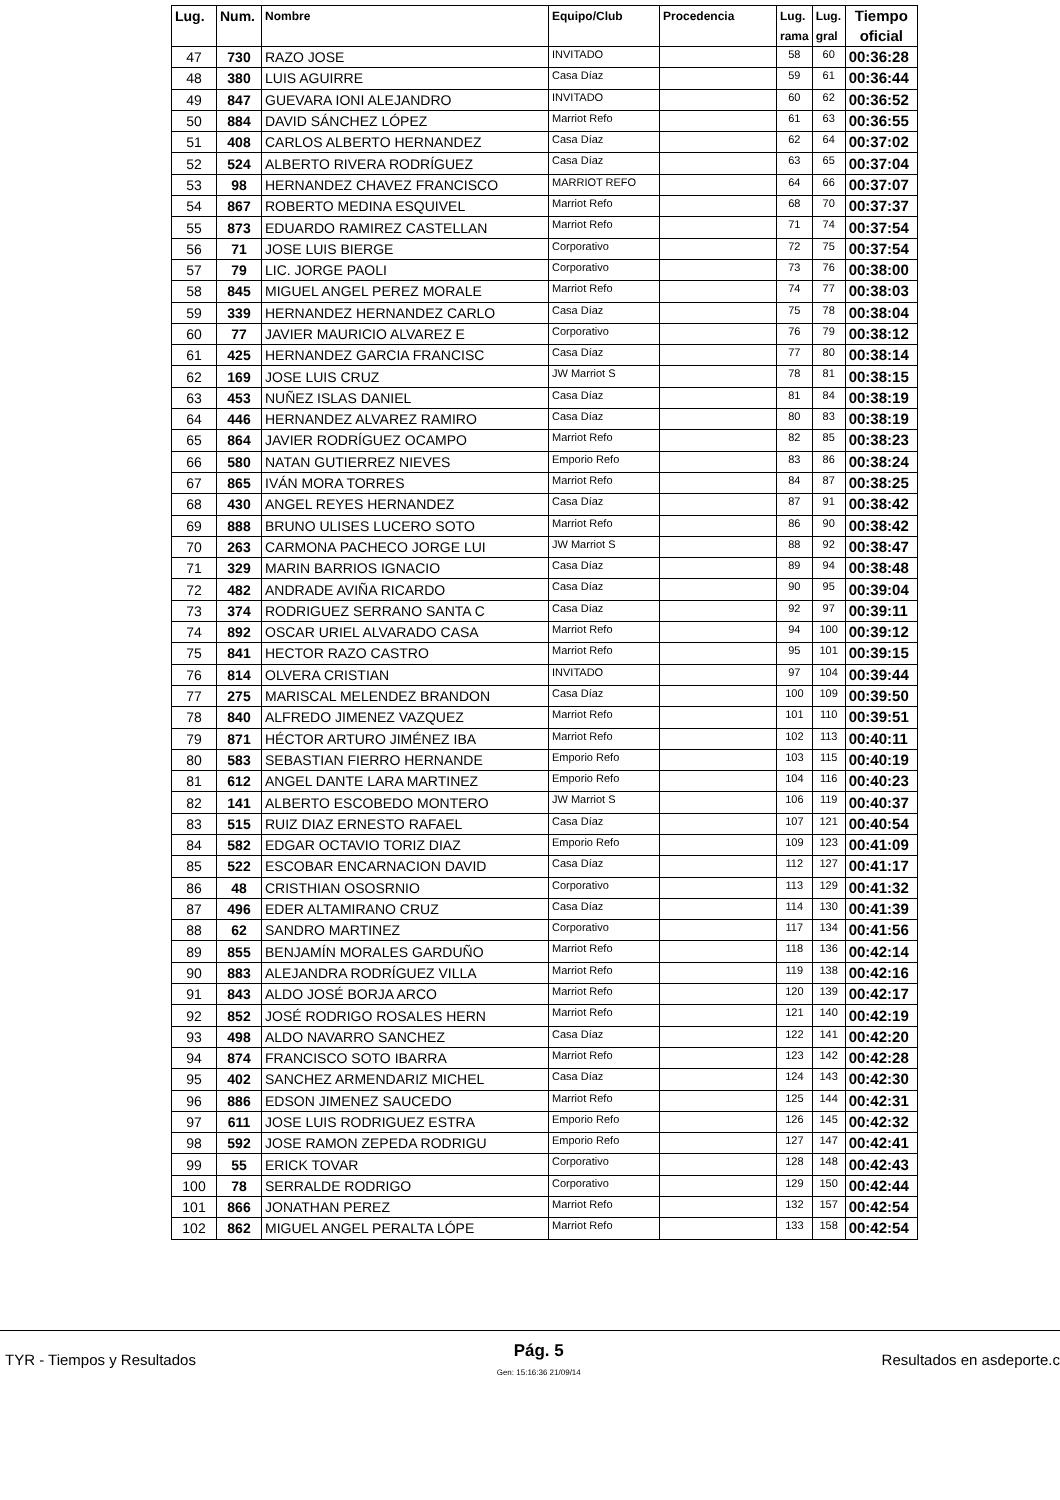| Lug. | Num. | Nombre | Equipo/Club | Procedencia | Lug. rama | Lug. gral | Tiempo oficial |
| --- | --- | --- | --- | --- | --- | --- | --- |
| 47 | 730 | RAZO JOSE | INVITADO | | 58 | 60 | 00:36:28 |
| 48 | 380 | LUIS AGUIRRE | Casa Díaz | | 59 | 61 | 00:36:44 |
| 49 | 847 | GUEVARA IONI ALEJANDRO | INVITADO | | 60 | 62 | 00:36:52 |
| 50 | 884 | DAVID SÁNCHEZ LÓPEZ | Marriot Refo | | 61 | 63 | 00:36:55 |
| 51 | 408 | CARLOS ALBERTO HERNANDEZ | Casa Díaz | | 62 | 64 | 00:37:02 |
| 52 | 524 | ALBERTO RIVERA RODRÍGUEZ | Casa Díaz | | 63 | 65 | 00:37:04 |
| 53 | 98 | HERNANDEZ CHAVEZ FRANCISCO | MARRIOT REFO | | 64 | 66 | 00:37:07 |
| 54 | 867 | ROBERTO MEDINA ESQUIVEL | Marriot Refo | | 68 | 70 | 00:37:37 |
| 55 | 873 | EDUARDO RAMIREZ CASTELLAN | Marriot Refo | | 71 | 74 | 00:37:54 |
| 56 | 71 | JOSE LUIS BIERGE | Corporativo | | 72 | 75 | 00:37:54 |
| 57 | 79 | LIC. JORGE PAOLI | Corporativo | | 73 | 76 | 00:38:00 |
| 58 | 845 | MIGUEL ANGEL PEREZ MORALE | Marriot Refo | | 74 | 77 | 00:38:03 |
| 59 | 339 | HERNANDEZ HERNANDEZ CARLO | Casa Díaz | | 75 | 78 | 00:38:04 |
| 60 | 77 | JAVIER MAURICIO ALVAREZ E | Corporativo | | 76 | 79 | 00:38:12 |
| 61 | 425 | HERNANDEZ GARCIA FRANCISC | Casa Díaz | | 77 | 80 | 00:38:14 |
| 62 | 169 | JOSE LUIS CRUZ | JW Marriot S | | 78 | 81 | 00:38:15 |
| 63 | 453 | NUÑEZ ISLAS DANIEL | Casa Díaz | | 81 | 84 | 00:38:19 |
| 64 | 446 | HERNANDEZ ALVAREZ RAMIRO | Casa Díaz | | 80 | 83 | 00:38:19 |
| 65 | 864 | JAVIER RODRÍGUEZ OCAMPO | Marriot Refo | | 82 | 85 | 00:38:23 |
| 66 | 580 | NATAN GUTIERREZ NIEVES | Emporio Refo | | 83 | 86 | 00:38:24 |
| 67 | 865 | IVÁN MORA TORRES | Marriot Refo | | 84 | 87 | 00:38:25 |
| 68 | 430 | ANGEL REYES HERNANDEZ | Casa Díaz | | 87 | 91 | 00:38:42 |
| 69 | 888 | BRUNO ULISES LUCERO SOTO | Marriot Refo | | 86 | 90 | 00:38:42 |
| 70 | 263 | CARMONA PACHECO JORGE LUI | JW Marriot S | | 88 | 92 | 00:38:47 |
| 71 | 329 | MARIN BARRIOS IGNACIO | Casa Díaz | | 89 | 94 | 00:38:48 |
| 72 | 482 | ANDRADE AVIÑA RICARDO | Casa Díaz | | 90 | 95 | 00:39:04 |
| 73 | 374 | RODRIGUEZ SERRANO SANTA C | Casa Díaz | | 92 | 97 | 00:39:11 |
| 74 | 892 | OSCAR URIEL ALVARADO CASA | Marriot Refo | | 94 | 100 | 00:39:12 |
| 75 | 841 | HECTOR RAZO CASTRO | Marriot Refo | | 95 | 101 | 00:39:15 |
| 76 | 814 | OLVERA CRISTIAN | INVITADO | | 97 | 104 | 00:39:44 |
| 77 | 275 | MARISCAL MELENDEZ BRANDON | Casa Díaz | | 100 | 109 | 00:39:50 |
| 78 | 840 | ALFREDO JIMENEZ VAZQUEZ | Marriot Refo | | 101 | 110 | 00:39:51 |
| 79 | 871 | HÉCTOR ARTURO JIMÉNEZ IBA | Marriot Refo | | 102 | 113 | 00:40:11 |
| 80 | 583 | SEBASTIAN FIERRO HERNANDE | Emporio Refo | | 103 | 115 | 00:40:19 |
| 81 | 612 | ANGEL DANTE LARA MARTINEZ | Emporio Refo | | 104 | 116 | 00:40:23 |
| 82 | 141 | ALBERTO ESCOBEDO MONTERO | JW Marriot S | | 106 | 119 | 00:40:37 |
| 83 | 515 | RUIZ DIAZ ERNESTO RAFAEL | Casa Díaz | | 107 | 121 | 00:40:54 |
| 84 | 582 | EDGAR OCTAVIO TORIZ DIAZ | Emporio Refo | | 109 | 123 | 00:41:09 |
| 85 | 522 | ESCOBAR ENCARNACION DAVID | Casa Díaz | | 112 | 127 | 00:41:17 |
| 86 | 48 | CRISTHIAN OSOSRNIO | Corporativo | | 113 | 129 | 00:41:32 |
| 87 | 496 | EDER ALTAMIRANO CRUZ | Casa Díaz | | 114 | 130 | 00:41:39 |
| 88 | 62 | SANDRO MARTINEZ | Corporativo | | 117 | 134 | 00:41:56 |
| 89 | 855 | BENJAMÍN MORALES GARDUÑO | Marriot Refo | | 118 | 136 | 00:42:14 |
| 90 | 883 | ALEJANDRA RODRÍGUEZ VILLA | Marriot Refo | | 119 | 138 | 00:42:16 |
| 91 | 843 | ALDO JOSÉ BORJA ARCO | Marriot Refo | | 120 | 139 | 00:42:17 |
| 92 | 852 | JOSÉ RODRIGO ROSALES HERN | Marriot Refo | | 121 | 140 | 00:42:19 |
| 93 | 498 | ALDO NAVARRO SANCHEZ | Casa Díaz | | 122 | 141 | 00:42:20 |
| 94 | 874 | FRANCISCO SOTO IBARRA | Marriot Refo | | 123 | 142 | 00:42:28 |
| 95 | 402 | SANCHEZ ARMENDARIZ MICHEL | Casa Díaz | | 124 | 143 | 00:42:30 |
| 96 | 886 | EDSON JIMENEZ SAUCEDO | Marriot Refo | | 125 | 144 | 00:42:31 |
| 97 | 611 | JOSE LUIS RODRIGUEZ ESTRA | Emporio Refo | | 126 | 145 | 00:42:32 |
| 98 | 592 | JOSE RAMON ZEPEDA RODRIGU | Emporio Refo | | 127 | 147 | 00:42:41 |
| 99 | 55 | ERICK TOVAR | Corporativo | | 128 | 148 | 00:42:43 |
| 100 | 78 | SERRALDE RODRIGO | Corporativo | | 129 | 150 | 00:42:44 |
| 101 | 866 | JONATHAN PEREZ | Marriot Refo | | 132 | 157 | 00:42:54 |
| 102 | 862 | MIGUEL ANGEL PERALTA LÓPE | Marriot Refo | | 133 | 158 | 00:42:54 |
TYR - Tiempos y Resultados Pág. 5
Gen: 15:16:36 21/09/14 Resultados en asdeporte.c